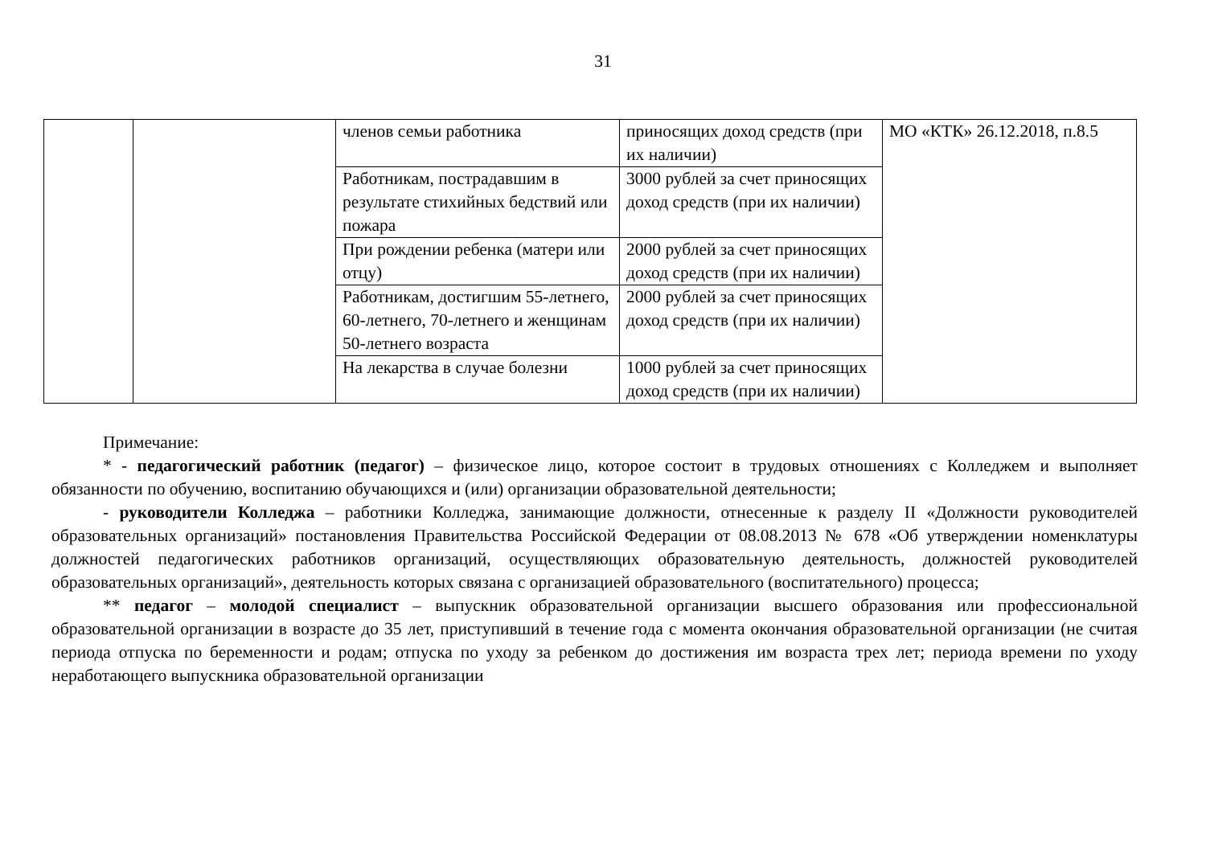31
| | | членов семьи работника | приносящих доход средств (при их наличии) | МО «КТК» 26.12.2018, п.8.5 |
| | | Работникам, пострадавшим в результате стихийных бедствий или пожара | 3000 рублей за счет приносящих доход средств (при их наличии) | |
| | | При рождении ребенка (матери или отцу) | 2000 рублей за счет приносящих доход средств (при их наличии) | |
| | | Работникам, достигшим 55-летнего, 60-летнего, 70-летнего и женщинам 50-летнего возраста | 2000 рублей за счет приносящих доход средств (при их наличии) | |
| | | На лекарства в случае болезни | 1000 рублей за счет приносящих доход средств (при их наличии) | |
Примечание:
* - педагогический работник (педагог) – физическое лицо, которое состоит в трудовых отношениях с Колледжем и выполняет обязанности по обучению, воспитанию обучающихся и (или) организации образовательной деятельности;
- руководители Колледжа – работники Колледжа, занимающие должности, отнесенные к разделу II «Должности руководителей образовательных организаций» постановления Правительства Российской Федерации от 08.08.2013 № 678 «Об утверждении номенклатуры должностей педагогических работников организаций, осуществляющих образовательную деятельность, должностей руководителей образовательных организаций», деятельность которых связана с организацией образовательного (воспитательного) процесса;
** педагог – молодой специалист – выпускник образовательной организации высшего образования или профессиональной образовательной организации в возрасте до 35 лет, приступивший в течение года с момента окончания образовательной организации (не считая периода отпуска по беременности и родам; отпуска по уходу за ребенком до достижения им возраста трех лет; периода времени по уходу неработающего выпускника образовательной организации